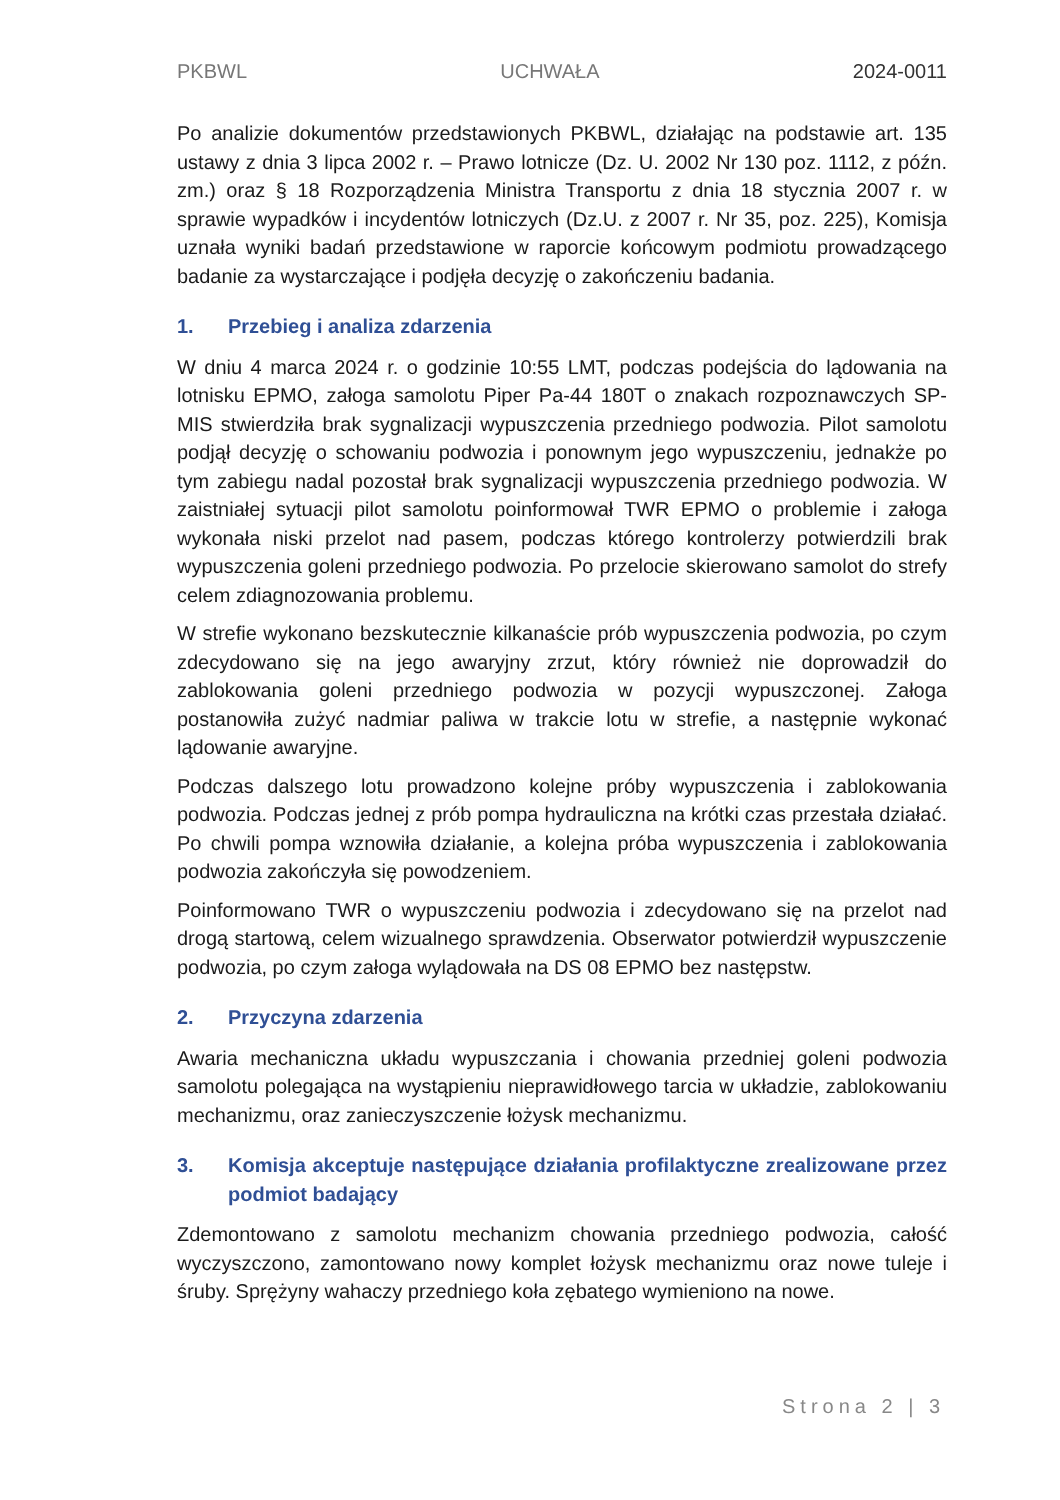PKBWL UCHWAŁA 2024-0011
Po analizie dokumentów przedstawionych PKBWL, działając na podstawie art. 135 ustawy z dnia 3 lipca 2002 r. – Prawo lotnicze (Dz. U. 2002 Nr 130 poz. 1112, z późn. zm.) oraz § 18 Rozporządzenia Ministra Transportu z dnia 18 stycznia 2007 r. w sprawie wypadków i incydentów lotniczych (Dz.U. z 2007 r. Nr 35, poz. 225), Komisja uznała wyniki badań przedstawione w raporcie końcowym podmiotu prowadzącego badanie za wystarczające i podjęła decyzję o zakończeniu badania.
1. Przebieg i analiza zdarzenia
W dniu 4 marca 2024 r. o godzinie 10:55 LMT, podczas podejścia do lądowania na lotnisku EPMO, załoga samolotu Piper Pa-44 180T o znakach rozpoznawczych SP-MIS stwierdziła brak sygnalizacji wypuszczenia przedniego podwozia. Pilot samolotu podjął decyzję o schowaniu podwozia i ponownym jego wypuszczeniu, jednakże po tym zabiegu nadal pozostał brak sygnalizacji wypuszczenia przedniego podwozia. W zaistniałej sytuacji pilot samolotu poinformował TWR EPMO o problemie i załoga wykonała niski przelot nad pasem, podczas którego kontrolerzy potwierdzili brak wypuszczenia goleni przedniego podwozia. Po przelocie skierowano samolot do strefy celem zdiagnozowania problemu.
W strefie wykonano bezskutecznie kilkanaście prób wypuszczenia podwozia, po czym zdecydowano się na jego awaryjny zrzut, który również nie doprowadził do zablokowania goleni przedniego podwozia w pozycji wypuszczonej. Załoga postanowiła zużyć nadmiar paliwa w trakcie lotu w strefie, a następnie wykonać lądowanie awaryjne.
Podczas dalszego lotu prowadzono kolejne próby wypuszczenia i zablokowania podwozia. Podczas jednej z prób pompa hydrauliczna na krótki czas przestała działać. Po chwili pompa wznowiła działanie, a kolejna próba wypuszczenia i zablokowania podwozia zakończyła się powodzeniem.
Poinformowano TWR o wypuszczeniu podwozia i zdecydowano się na przelot nad drogą startową, celem wizualnego sprawdzenia. Obserwator potwierdził wypuszczenie podwozia, po czym załoga wylądowała na DS 08 EPMO bez następstw.
2. Przyczyna zdarzenia
Awaria mechaniczna układu wypuszczania i chowania przedniej goleni podwozia samolotu polegająca na wystąpieniu nieprawidłowego tarcia w układzie, zablokowaniu mechanizmu, oraz zanieczyszczenie łożysk mechanizmu.
3. Komisja akceptuje następujące działania profilaktyczne zrealizowane przez podmiot badający
Zdemontowano z samolotu mechanizm chowania przedniego podwozia, całość wyczyszczono, zamontowano nowy komplet łożysk mechanizmu oraz nowe tuleje i śruby. Sprężyny wahaczy przedniego koła zębatego wymieniono na nowe.
Strona 2 | 3